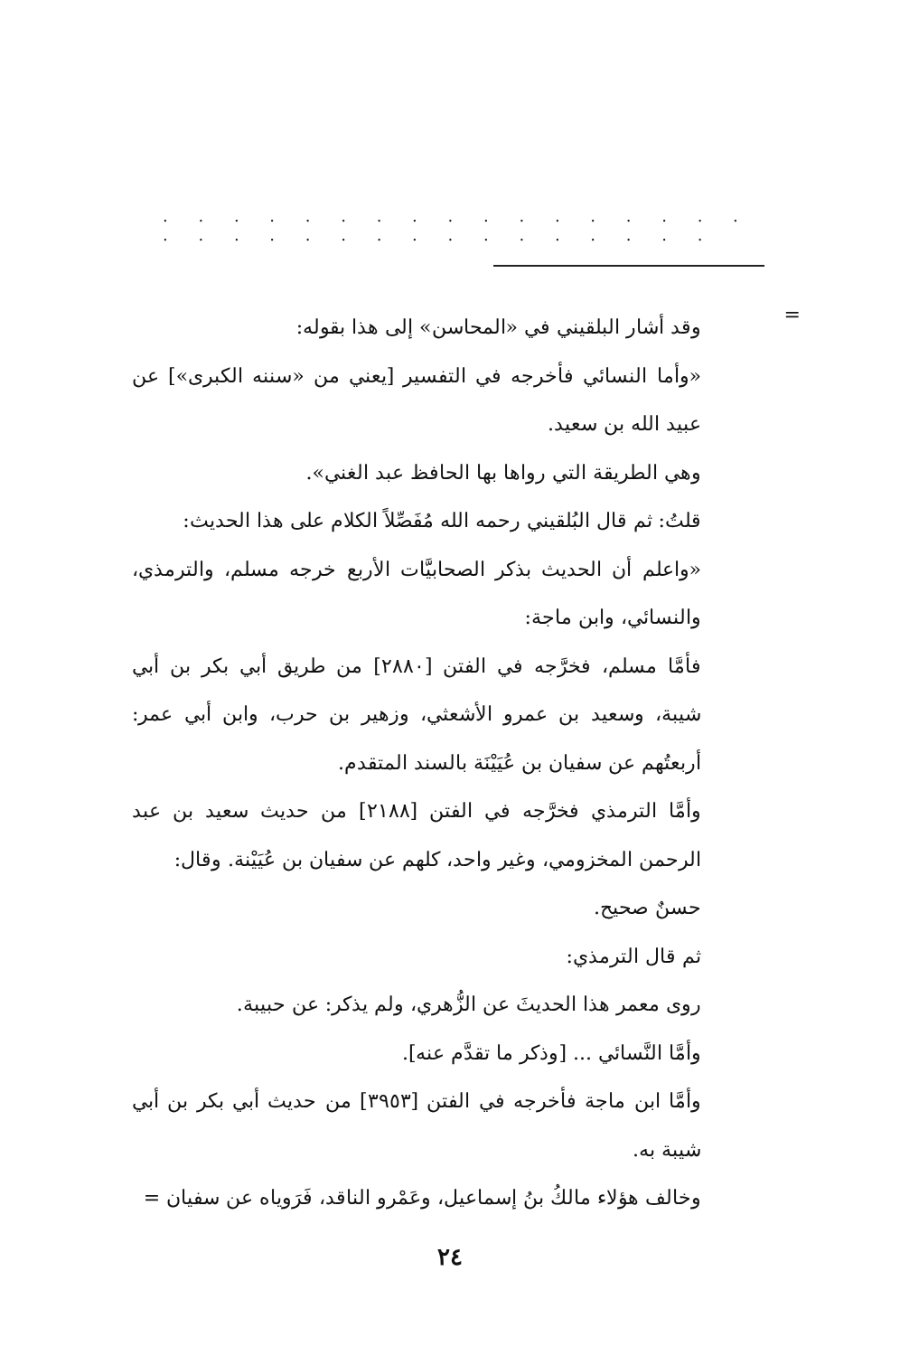. . . . . . . . . . . . . . . . . . . . . . . . . . . . . . . . .
=
وقد أشار البلقيني في «المحاسن» إلى هذا بقوله:
«وأما النسائي فأخرجه في التفسير [يعني من «سننه الكبرى»] عن عبيد الله بن سعيد.
وهي الطريقة التي رواها بها الحافظ عبد الغني».
قلتُ: ثم قال البُلقيني رحمه الله مُفَصِّلاً الكلام على هذا الحديث:
«واعلم أن الحديث بذكر الصحابيَّات الأربع خرجه مسلم، والترمذي، والنسائي، وابن ماجة:
فأمَّا مسلم، فخرَّجه في الفتن [٢٨٨٠] من طريق أبي بكر بن أبي شيبة، وسعيد بن عمرو الأشعثي، وزهير بن حرب، وابن أبي عمر: أربعتُهم عن سفيان بن عُيَيْنَة بالسند المتقدم.
وأمَّا الترمذي فخرَّجه في الفتن [٢١٨٨] من حديث سعيد بن عبد الرحمن المخزومي، وغير واحد، كلهم عن سفيان بن عُيَيْنة. وقال:
حسنٌ صحيح.
ثم قال الترمذي:
روى معمر هذا الحديثَ عن الزُّهري، ولم يذكر: عن حبيبة.
وأمَّا النَّسائي ... [وذكر ما تقدَّم عنه].
وأمَّا ابن ماجة فأخرجه في الفتن [٣٩٥٣] من حديث أبي بكر بن أبي شيبة به.
وخالف هؤلاء مالكُ بنُ إسماعيل، وعَمْرو الناقد، فَرَوياه عن سفيان =
٢٤